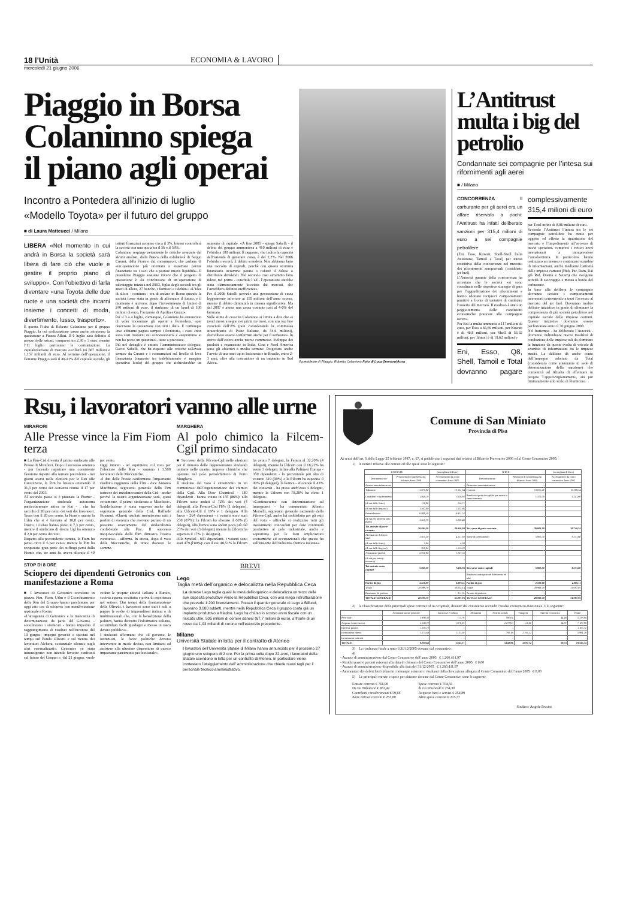18 l'Unità
ECONOMIA & LAVORO
mercoledì 21 giugno 2006
Piaggio in Borsa
Colaninno spiega
il piano agli operai
Incontro a Pontedera all’inizio di luglio
«Modello Toyota» per il futuro del gruppo
■ di Laura Matteucci / Milano
LIBERA «Nel momento in cui andrà in Borsa la società sarà libera di fare ciò che vuole e gestire il proprio piano di sviluppo». Con l’obiettivo di farla diventare «una Toyota delle due ruote e una società che incarni insieme i concetti di moda, divertimento, lusso, trasporto».
È questa l’idea di Roberto Colaninno per il gruppo Piaggio, la cui realizzazione passa anche attraverso la quotazione a Piazza Affari. Il 6 luglio sarà definito il prezzo delle azioni, compreso tra 2,30 e 3 euro, mentre l’11 luglio partiranno le contrattazioni. La capitalizzazione di mercato oscillerà tra 887 milioni e 1,157 miliardi di euro. Al termine dell’operazione, il flottante Piaggio sarà il 40-41% del capitale sociale, gli istituti finanziari avranno circa il 3%, Immsi controllerà la società con una quota tra il 56 e il 58%.
Colaninno respinge nettamente le critiche avanzate dal alcuni analisti, dalla Banca della solidarietà di Sergio Cusani, dalla Fiom e dai consumatori, che parlano di «un’operazione più orientata a sistemare partite finanziarie tra i soci che a portare nuova liquidità». Il presidente Piaggio sostiene invece che il progetto di quotazione è «la conclusione di un’operazione di salvataggio iniziata nel 2003, figlia degli accordi tra gli attori di allora, 27 banche, i fornitori e i debiti». «L’idea di allora - continua - era di andare in Borsa quando la società fosse stata in grado di affrontare il futuro, e il momento è arrivato, dopo l’investimento di Immsi di 240 milioni di euro, il rimborso di un bond di 100 milioni di euro, l’acquisto di Aprilia e Guzzi».
Per il 3 o 4 luglio, comunque, Colaninno ha annunciato di voler incontrare gli operai a Pontedera, «per descrivere la quotazione con tutti i dati». E comunque «noi abbiamo pagato sempre i fornitori», i costi «non sono stati trasferiti sui concessionari» e «soprattutto io non ho preso un quattrino», tiene a precisare.
Più nel dettaglio è entrato l’amministratore delegato, Rocco Sabelli, che ha risposto alle critiche sollevate sempre da Cusani e i consumatori sul livello di leva finanziaria (rapporto tra indebitamento e margine operativo lordo) del gruppo che richiederebbe un aumento di capitale. «A fine 2005 - spiega Sabelli - il debito del gruppo ammontava a 410 milioni di euro e l’ebitda a 180 milioni. Il rapporto, che indica la capacità dell’azienda di generare cassa, è del 2,2%. Nel 2006 l’ebitda crescerà, il debito scenderà. Non abbiamo fatto una raccolta di capitali, perchè con questa struttura finanziaria avremmo potuto o ridurre il debito o distribuire dividendi. Nel secondo caso avremmo fatto ridere, nel primo - conclude l’ad - l’operazione sarebbe stata clamorosamente bocciata dai mercati, che l’avrebbero definita inefficiente».
Per il 2006 Sabelli prevede una generazione di cassa leggermente inferiore ai 110 milioni dell’anno scorso, mentre il debito diminuirà in misura significativa. Ma dal 2007 è attesa una cassa costante pari al 4-6% del fatturato.
Sulle stime di crescita Colaninno si limita a dire che «i trend messi a segno nei primi tre mesi, con una top line cresciuta dell’8% (non considerando la commessa straordinaria di Poste Italiane, da 34,6 milioni), dovrebbero essere confermati anche per il semestre». In arrivo dall’estero anche nuove commesse. Sviluppo dei prodotti e espansione in India, Cina e Nord America sono gli obiettivi a medio termine. Progettato anche l’avvio di una start up in Indonesia e in Brasile, entro 2-3 anni, oltre alla costruzione di un impianto in Sud Africa.
Il presidente di Piaggio, Roberto Colaninno Foto di Luca Zennaro/Ansa
L’Antitrust multa i big del petrolio
Condannate sei compagnie per l’intesa sui rifornimenti agli aerei
■ / Milano
CONCORRENZA Il carburante per gli aerei era un affare riservato a pochi: l’Antitrust ha infatti deliberato sanzioni per 315,4 milioni di euro a sei compagnie petrolifere
(Eni, Esso, Kuwait, Shell-Shell Italia Aviazione, Tamoil e Total) per intesa restrittiva della concorrenza nel mercato dei rifornimenti aeroportuali (cosiddetto jet fuel).
L’Autorità garante della concorrenza ha accertato che le società «si sono coordinate nelle rispettive strategie di gara per l’aggiudicazione dei rifornimenti e hanno adottato reciproci comportamenti punitivi a fronte di tentativi di cambiare l’assetto del mercato. Il risultato è stato un peggioramento delle condizioni economiche praticate alle compagnie aeree».
Per Eni la multa ammonta a 117 milioni di euro, per Esso a 66,69 milioni, per Kuwait è di 46,8 milioni, per Shell di 53,32 milioni, per Tamoil è di 19,62 milioni e
Eni, Esso, Q8, Shell, Tamoil e Total dovranno pagare complessivamente 315,4 milioni di euro
per Total infine di 8,86 milioni di euro.
Secondo l’Antitrust l’intesa tra le sei compagnie petrolifere ha avuto per oggetto ed effetto la ripartizione del mercato e l’impedimento all’accesso di nuovi operatori, compresi i vettori aerei intenzionati a intraprendere l’autofornitura. In particolare hanno realizzato un intenso e continuato scambio di informazioni, anche mediante l’attività delle imprese comuni (Hub, Par, Ram, Rai già Raf, Disma e Seram) che svolgono attività di stoccaggio e messa a bordo del carburante.
In base alla delibera le compagnie dovranno cessare i comportamenti interessati consentendo a terzi l’accesso al mercato del jet fuel. Dovranno inoltre definire iniziative in grado di eliminare la compresenza di più società petrolifere nel capitale sociale delle imprese comuni. Queste iniziative dovranno essere perfezionate entro il 30 giugno 2008.
Nel frattempo - ha deliberato l’Autorità - dovranno individuare nuove modalità di conduzione delle imprese tali da eliminare la funzione da queste svolta di veicolo di scambio di informazioni tra le imprese madri. La delibera dà anche conto dell’impegno adottato da Total (considerato come attenuante in sede di determinazione della sanzione) che consentirà ad Alitalia di effettuare in proprio l’approvvigionamento, sia pur limitatamente allo scalo di Fiumicino.
Rsu, i lavoratori vanno alle urne
MIRAFIORI
Alle Presse vince la Fim Fiom terza
■ La Fim-Cisl diventa il primo sindacato alle Presse di Mirafiori. Dopo il successo ottenuto - pur facendo registrare una consistente flessione rispetto alla tornata precedente - nei giorni scorsi nelle elezioni per le Rsu alle Carrozzerie, la Fim ha bissato ottenendo il 31,3 per cento dei consensi contro il 17 per cento del 2003.
Al secondo posto si è piazzata la Fismic - l’organizzazione sindacale autonoma particolarmente attiva in Fiat - , che ha raccolto il 28 per cento dei voti dei lavoratori. Terza con il 20 per cento, la Fiom e quarta la Uilm che si è fermata al 10,8 per cento. Dietro, i Cobas hanno preso il 7,3 per cento, mentre il sindacato di destra Ugl ha ottenuto il 2,8 per cento dei voti.
Rispetto alla precendente tornata, la Fiom ha perso circa il 6 per cento, mentre la Fim ha recuperato gran parte dei suffragi persi dalla Fismic che, tre anni fa, aveva sfiorato il 40 per cento.
Oggi intanto - ad esprimersi col voto per l’elezione delle Rsu - saranno i 1.500 lavoratori delle Meccaniche.
«I dati delle Presse confermano l'importante risultato raggiunto della Fim - dice Antonio Marchiano, segretario generale della Fim torinese dei metalmeccanici della Cisl - anche perchè la nostra organizzazione sarà, quasi certamente, il primo sindacato a Mirafiori». Soddisfazione è stata espressa anche dal segretario generale della Cisl, Raffaele Bonanni. «Questi risultati smentiscono tutti i profeti di sventura che avevano parlato di un presunto arretramento del sindacalismo confederale alla Fiat. Il successo inequivocabile della Fim dimostra l'esatto contrario» - afferma. In attesa, dopo il voto delle Meccaniche, di tirare davvero le somme.
MARGHERA
Al polo chimico la Filcem-Cgil primo sindacato
■ Successo della Filcem-Cgil nelle elezioni per il rinnovo delle rappresentanze sindacali unitarie nelle quattro imprese chimiche che operano nel polo petrolchimico di Porto Marghera.
Il risultato del voto è sintetizzato in un comunicato dall’organizzazione dei chimici della Cgil. Alla Dow Chemical - 180 dipendenti - hanno votato in 155 (86%): alla Filcem sono andati il 72% dei voti (4 delegati), alla Femca-Cisl l'8% (1 delegato), alla Uilcem-Uil il 19% e 1 delegato. Alla Ineos - 264 dipendenti - i votanti sono stati 230 (87%): la Filcem ha sfiorato il 60% (6 delegati), alla Femca sono andati poco più del 23% dei voti (3 delegati) mentre la Uilcem ha superato il 17% (1 delegato).
Alla Syndial - 601 dipendenti- i votanti sono stati 479 (l'80%): con il suo 48,51% la Filcem ha avuto 7 delegati, la Femca al 32,20% (4 delegati), mentre la Uilcem con il 18,22% ha avuto 3 delegati. Infine alla Polimeri Europa - 350 dipendenti - la percentuale più alta di votanti: 319 (90%) e la Filcem ha superato il 49% (4 delegati), la Femca - sfiorando il 43% dei consensi - ha preso anch'essa 4 delegati, mentre la Uilcem con l'8,28% ha eletto 1 delegato.
«Continueremo con determinazione ad impegnarci - ha commentato Alberto Morselli, segretario generale nazionale della Filcem-Cgil, anche lui soddisfatto per gli esiti del voto - affinchè si realizzino tutti gli investimenti concordati per dare continuità produttiva al polo industriale, anche e soprattutto per le forti implicazioni economiche ed occupazionali che questo ha sull'insieme dell'industria chimica italiana».
STOP DI 8 ORE
Sciopero dei dipendenti Getronics con manifestazione a Roma
■ I lavoratori di Getronics scendono in piazza. Fim, Fiom, Uilm e il Coordinamento delle Rsu del Gruppo hanno proclamato per oggi otto ore di sciopero con manifestazione nazionale a Roma.
«L'arroganza di Getronics e la mancanza di determinazione da parte del Governo - sottolineano i sindacati - hanno impedito il raggiungimento di risultati nell'incontro del 19 giugno: impegni generici e spostati nel tempo sul Fondo Olivetti e sul rientro dei lavoratori Alchera, sostanziale silenzio sugli altri esternalizzati». Getronics «è stata intransigente: non intende favorire confronti sul futuro del Gruppo e, dal 21 giugno, vuole cedere le proprie attività italiane a Eunics, società appena costituita e priva di esperienza nel settore. Dai tempi della frantumazione della Olivetti, i lavoratori sono stati i soli a pagare le scelte di imprenditori italiani o di multinazionali che, con la benedizione della politica, hanno distrutto l'informatica italiana, accumulato facili guadagni e messo in tasca denaro pubblico».
I sindacati affermano che «il governo, le istituzioni, le forze politiche devono intervenire in modo deciso, non limitarsi ad assistere alla ulteriore dispersione di questo importante patrimonio professionale».
BREVI
Lego
Taglia metà dell’organico e delocalizza nella Repubblica Ceca
La danese Lego taglia quasi la metà dell'organico e delocalizza un terzo delle sue capacità produttive verso la Repubblica Ceca, con una mega ristrutturazione che prevede 1.200 licenziamenti. Presso il quartier generale di Lego a Billund, lavorano 3.000 addetti, mentre nella Repubblica Ceca il gruppo conta già un impianto produttivo a Kladno. Lego ha chiuso lo scorso anno fiscale con un risicato utile, 505 milioni di corone danesi (67,7 milioni di euro), a fronte di un rosso da 1,93 miliardi di corone nell'esercizio precedente.
Milano
Università Statale in lotta per il contratto di Ateneo
I lavoratori dell’Università Statale di Milano hanno annunciato per il prossimo 27 giugno uno sciopero di 2 ore. Per la prima volta dopo 22 anni, i lavoratori della Statale scendono in lotta per un contratto di Ateneo. In particolare viene contestato l’atteggiamento dell’ amministrazione che chiede nuovi tagli per il personale tecnico-amministrativo.
Comune di San Miniato
Provincia di Pisa
Ai sensi dell’art. 6 della Legge 25 febbraio 1987, n. 67, si pubblicano i seguenti dati relativi al Bilancio Preventivo 2006 ed al Conto Consuntivo 2005:
1) le notizie relative alle entrate ed alle spese sono le seguenti:
| ENTRATE | | (in migliaia di Euro) | SPESE | | (in migliaia di Euro) |
| --- | --- | --- | --- | --- | --- |
| Denominazione | Previsioni di competenza da bilancio Anno 2006 | Accertamento da conto consuntivo Anno 2005 | Denominazione | Previsioni di competenza da bilancio Anno 2006 | Accertamento da conto consuntivo Anno 2005 |
| Avanzo amministrazione | - | - | Disavanzo amministrazione | - | - |
| Tributarie | 11.875,80 | 12.361,64 | Correnti | 19.033,20 | 19.208,34 |
| Contributi e trasferimenti | 1.848,10 | 1.626,92 | Rimborso quote di capitale per mutui in ammortamento | 1.571,00 | 1.541,00 |
| (di cui dallo Stato) | 130,00 | 214,71 | | | |
| (di cui dalle Regioni) | 1.567,00 | 1.322,95 | | | |
| Extratributarie | 6.880,30 | 6.921,52 | | | |
| (di cui per proventi serv. pubb.) | 2.535,70 | 3.259,49 | | | |
| Tot. entrate di parte corrente | 20.604,20 | 20.910,08 | Tot. spese di parte corrente | 20.604,20 | 20.749,34 |
| Alienazione di beni e trasf. | 3.835,50 | 4.211,60 | Spese di investimento | 5.865,50 | 8.331,60 |
| (di cui dallo Stato) | 5,00 | 4,08 | | | |
| (di cui dalle Regioni) | 820,00 | 1.133,20 | | | |
| Assunzione prestiti | 2.030,00 | 3.727,35 | | | |
| (di cui per anticip. tesoreria) | - | - | | | |
| Tot. entrate conto capitale | 5.865,50 | 7.938,95 | Tot. spese conto capitale | 5.865,50 | 8.331,60 |
| | | | Rimborso anticipazione di tesoreria ed altri | - | - |
| Partite di giro | 2.530,00 | 2.006,11 | Partite di giro | 2.530,00 | 2.006,11 |
| Totale | 28.999,70 | 30.855,14 | Totale | 28.999,70 | 31.087,05 |
| Disavanzo di gestione | - | 231,91 | Avanzo di gestione | - | - |
| TOTALE GENERALE | 28.999,70 | 31.087,05 | TOTALE GENERALE | 28.999,70 | 31.087,05 |
2) la classificazione delle principali spese correnti ed in c/capitale, desunte dal consuntivo secondo l’analisi economico-funzionale, è la seguente:
| | Amministrazione generale | Istruzione e cultura | Abitazioni | Attività sociali | Trasporti | Attività economica | Totale |
| --- | --- | --- | --- | --- | --- | --- | --- |
| Personale | 3.988,56 | 715,78 | - | 580,04 | - | 44,46 | 5.328,84 |
| Acquisto beni e servizi | 2.699,70 | 1.976,09 | - | 2.270,63 | 136,60 | 24,87 | 7.107,89 |
| Interessi passivi | 1.105,72 | - | - | - | - | - | 1.105,72 |
| Investimenti diretti | 1.275,68 | 1.151,30 | - | 793,19 | 2.761,12 | - | 5.981,29 |
| Investimenti indiretti | - | - | - | - | - | - | - |
| TOTALE | 9.069,66 | 3.843,17 | - | 3.643,86 | 2.897,72 | 69,33 | 19.523,74 |
3) La risultanza finale a tutto il 31/12/2005 desunta dal consuntivo:
4)
- Avanzo di amministrazione dal Conto Consuntivo dell’anno 2005 € 1.260.411,97
- Residui passivi perenti esistenti alla data di chiusura del Conto Consuntivo dell’anno 2005 € 0,00
- Avanzo di amministrazione disponibile alla data del 31/12/2005 € 1.260.411,97
- Ammontare dei debiti fuori bilancio comunque esistenti e risultanti dalla elencazione allegata al Conto Consuntivo dell’anno 2005 € 0,00
5) Le principali entrate e spese per abitante desunte dal Conto Consuntivo sono le seguenti:
Entrate correnti € 766,98
Di cui Tributarie € 453,42
Contributi e trasferimenti € 59,68
Altre entrate correnti € 253,88
Spese correnti € 704,56
di cui Personale € 234,30
Acquisto beni e servizi € 254,89
Altre spese correnti € 215,37
Sindaco: Angelo Frosini